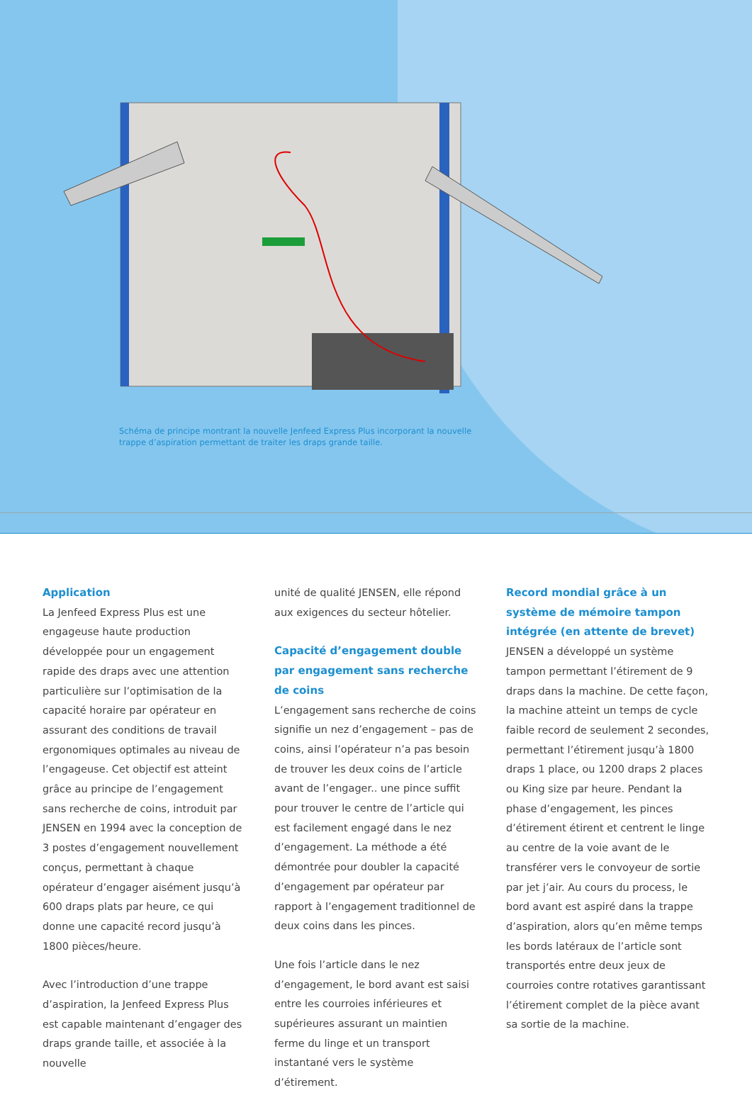Schéma de principe montrant la nouvelle Jenfeed Express Plus incorporant la nouvelle trappe d’aspiration permettant de traiter les draps grande taille.
Application
La Jenfeed Express Plus est une engageuse haute production développée pour un engagement rapide des draps avec une attention particulière sur l’optimisation de la capacité horaire par opérateur en assurant des conditions de travail ergonomiques optimales au niveau de l’engageuse. Cet objectif est atteint grâce au principe de l’engagement sans recherche de coins, introduit par JENSEN en 1994 avec la conception de 3 postes d’engagement nouvellement conçus, permettant à chaque opérateur d’engager aisément jusqu’à 600 draps plats par heure, ce qui donne une capacité record jusqu’à 1800 pièces/heure.
Avec l’introduction d’une trappe d’aspiration, la Jenfeed Express Plus est capable maintenant d’engager des draps grande taille, et associée à la nouvelle
unité de qualité JENSEN, elle répond aux exigences du secteur hôtelier.
Capacité d’engagement double par engagement sans recherche de coins
L’engagement sans recherche de coins signifie un nez d’engagement – pas de coins, ainsi l’opérateur n’a pas besoin de trouver les deux coins de l’article avant de l’engager.. une pince suffit pour trouver le centre de l’article qui est facilement engagé dans le nez d’engagement. La méthode a été démontrée pour doubler la capacité d’engagement par opérateur par rapport à l’engagement traditionnel de deux coins dans les pinces.
Une fois l’article dans le nez d’engagement, le bord avant est saisi entre les courroies inférieures et supérieures assurant un maintien ferme du linge et un transport instantané vers le système d’étirement.
Record mondial grâce à un système de mémoire tampon intégrée (en attente de brevet)
JENSEN a développé un système tampon permettant l’étirement de 9 draps dans la machine. De cette façon, la machine atteint un temps de cycle faible record de seulement 2 secondes, permettant l’étirement jusqu’à 1800 draps 1 place, ou 1200 draps 2 places ou King size par heure. Pendant la phase d’engagement, les pinces d’étirement étirent et centrent le linge au centre de la voie avant de le transférer vers le convoyeur de sortie par jet j’air. Au cours du process, le bord avant est aspiré dans la trappe d’aspiration, alors qu’en même temps les bords latéraux de l’article sont transportés entre deux jeux de courroies contre rotatives garantissant l’étirement complet de la pièce avant sa sortie de la machine.